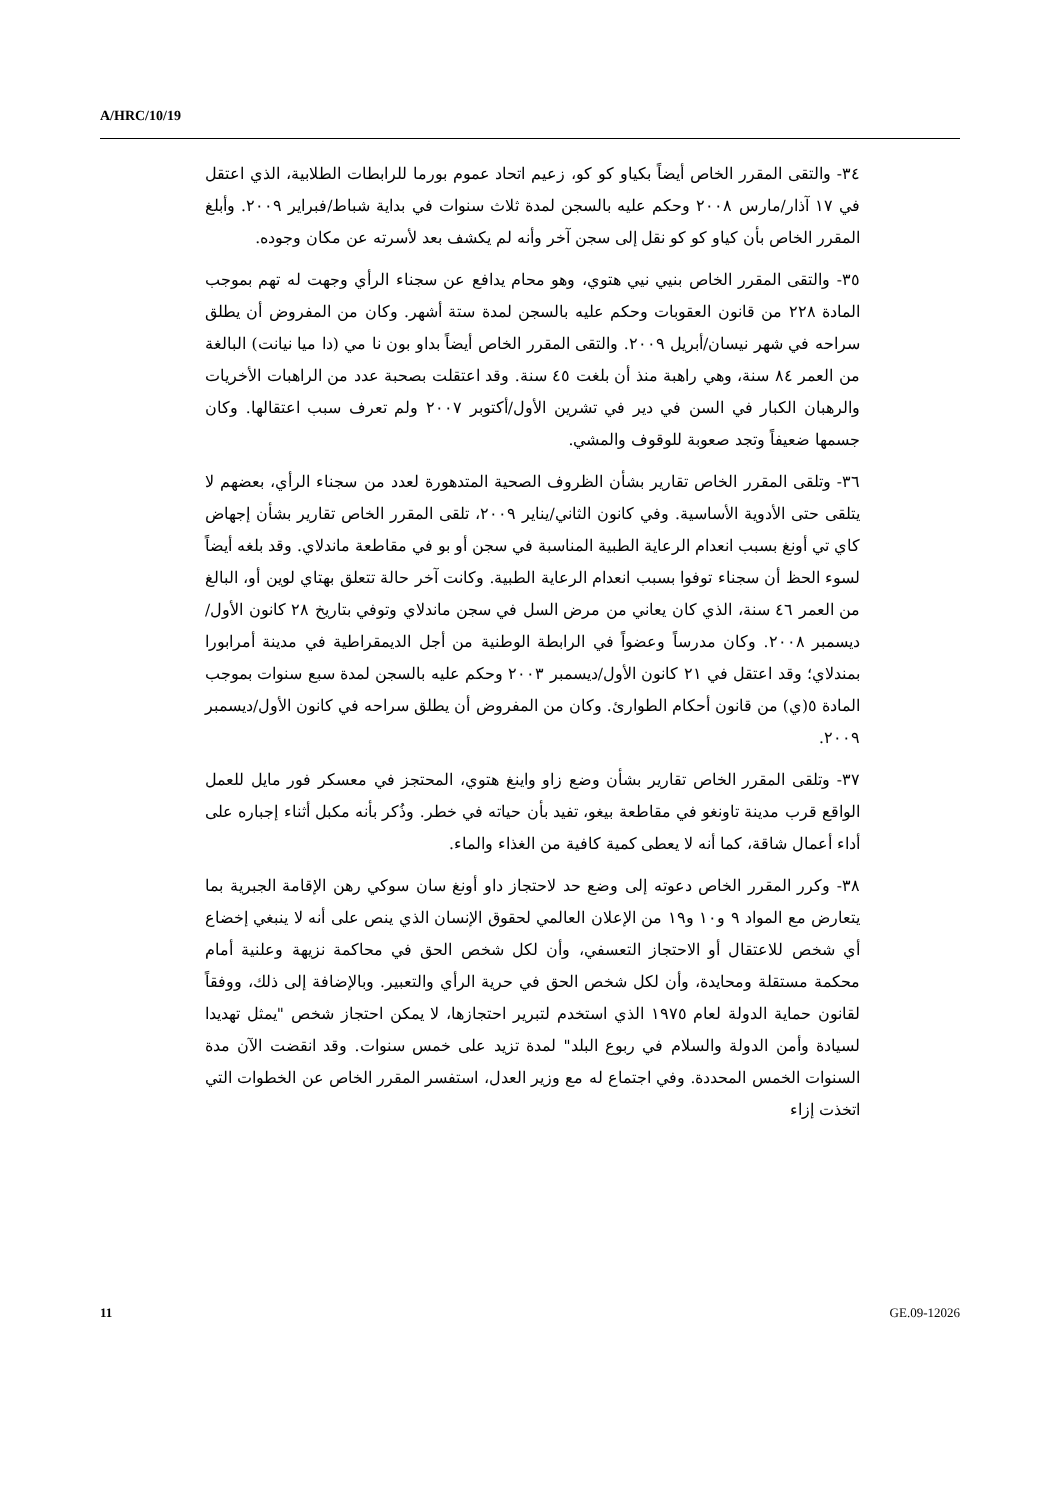A/HRC/10/19
٣٤- والتقى المقرر الخاص أيضاً بكياو كو كو، زعيم اتحاد عموم بورما للرابطات الطلابية، الذي اعتقل في ١٧ آذار/مارس ٢٠٠٨ وحكم عليه بالسجن لمدة ثلاث سنوات في بداية شباط/فبراير ٢٠٠٩. وأبلغ المقرر الخاص بأن كياو كو كو نقل إلى سجن آخر وأنه لم يكشف بعد لأسرته عن مكان وجوده.
٣٥- والتقى المقرر الخاص بنيي نيي هتوي، وهو محام يدافع عن سجناء الرأي وجهت له تهم بموجب المادة ٢٢٨ من قانون العقوبات وحكم عليه بالسجن لمدة ستة أشهر. وكان من المفروض أن يطلق سراحه في شهر نيسان/أبريل ٢٠٠٩. والتقى المقرر الخاص أيضاً بداو بون نا مي (دا ميا نيانت) البالغة من العمر ٨٤ سنة، وهي راهبة منذ أن بلغت ٤٥ سنة. وقد اعتقلت بصحبة عدد من الراهبات الأخريات والرهبان الكبار في السن في دير في تشرين الأول/أكتوبر ٢٠٠٧ ولم تعرف سبب اعتقالها. وكان جسمها ضعيفاً وتجد صعوبة للوقوف والمشي.
٣٦- وتلقى المقرر الخاص تقارير بشأن الظروف الصحية المتدهورة لعدد من سجناء الرأي، بعضهم لا يتلقى حتى الأدوية الأساسية. وفي كانون الثاني/يناير ٢٠٠٩، تلقى المقرر الخاص تقارير بشأن إجهاض كاي تي أونغ بسبب انعدام الرعاية الطبية المناسبة في سجن أو بو في مقاطعة ماندلاي. وقد بلغه أيضاً لسوء الحظ أن سجناء توفوا بسبب انعدام الرعاية الطبية. وكانت آخر حالة تتعلق بهتاي لوين أو، البالغ من العمر ٤٦ سنة، الذي كان يعاني من مرض السل في سجن ماندلاي وتوفي بتاريخ ٢٨ كانون الأول/ديسمبر ٢٠٠٨. وكان مدرساً وعضواً في الرابطة الوطنية من أجل الديمقراطية في مدينة أمرابورا بمندلاي؛ وقد اعتقل في ٢١ كانون الأول/ديسمبر ٢٠٠٣ وحكم عليه بالسجن لمدة سبع سنوات بموجب المادة ٥(ي) من قانون أحكام الطوارئ. وكان من المفروض أن يطلق سراحه في كانون الأول/ديسمبر ٢٠٠٩.
٣٧- وتلقى المقرر الخاص تقارير بشأن وضع زاو واينغ هتوي، المحتجز في معسكر فور مايل للعمل الواقع قرب مدينة تاونغو في مقاطعة بيغو، تفيد بأن حياته في خطر. وذُكر بأنه مكبل أثناء إجباره على أداء أعمال شاقة، كما أنه لا يعطى كمية كافية من الغذاء والماء.
٣٨- وكرر المقرر الخاص دعوته إلى وضع حد لاحتجاز داو أونغ سان سوكي رهن الإقامة الجبرية بما يتعارض مع المواد ٩ و١٠ و١٩ من الإعلان العالمي لحقوق الإنسان الذي ينص على أنه لا ينبغي إخضاع أي شخص للاعتقال أو الاحتجاز التعسفي، وأن لكل شخص الحق في محاكمة نزيهة وعلنية أمام محكمة مستقلة ومحايدة، وأن لكل شخص الحق في حرية الرأي والتعبير. وبالإضافة إلى ذلك، ووفقاً لقانون حماية الدولة لعام ١٩٧٥ الذي استخدم لتبرير احتجازها، لا يمكن احتجاز شخص "يمثل تهديدا لسيادة وأمن الدولة والسلام في ربوع البلد" لمدة تزيد على خمس سنوات. وقد انقضت الآن مدة السنوات الخمس المحددة. وفي اجتماع له مع وزير العدل، استفسر المقرر الخاص عن الخطوات التي اتخذت إزاء
11 GE.09-12026